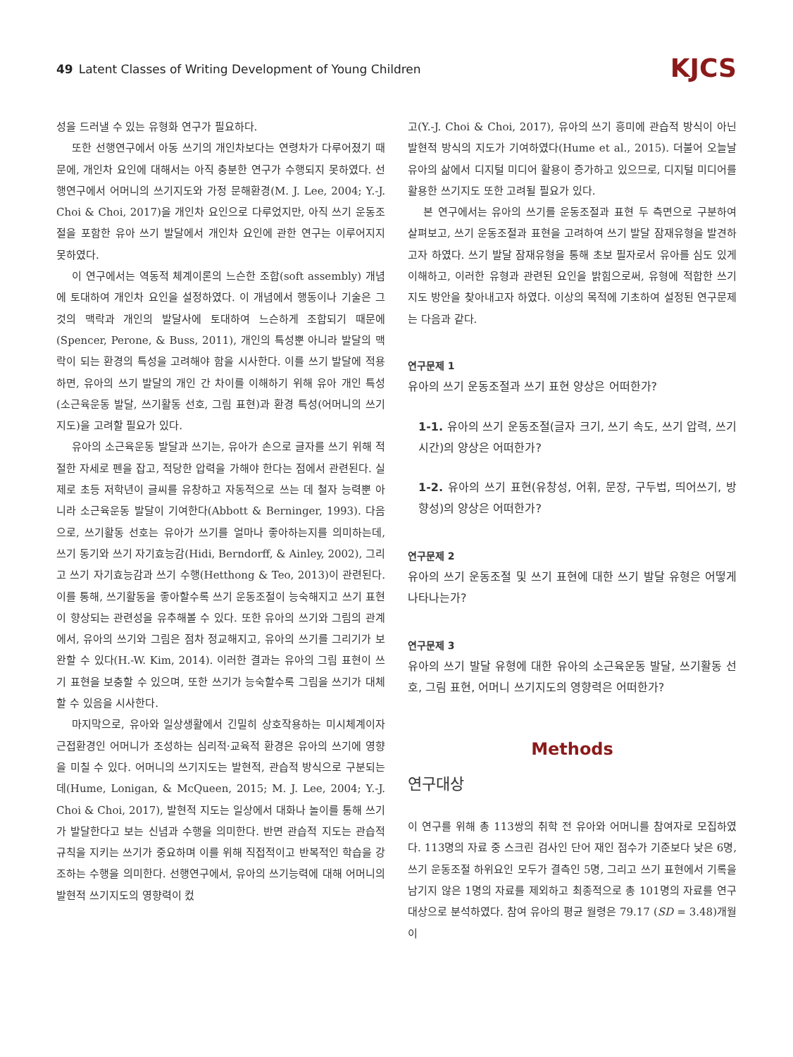49 Latent Classes of Writing Development of Young Children
KJCS
성을 드러낼 수 있는 유형화 연구가 필요하다.
또한 선행연구에서 아동 쓰기의 개인차보다는 연령차가 다루어졌기 때문에, 개인차 요인에 대해서는 아직 충분한 연구가 수행되지 못하였다. 선행연구에서 어머니의 쓰기지도와 가정 문해환경(M. J. Lee, 2004; Y.-J. Choi & Choi, 2017)을 개인차 요인으로 다루었지만, 아직 쓰기 운동조절을 포함한 유아 쓰기 발달에서 개인차 요인에 관한 연구는 이루어지지 못하였다.
이 연구에서는 역동적 체계이론의 느슨한 조합(soft assembly) 개념에 토대하여 개인차 요인을 설정하였다. 이 개념에서 행동이나 기술은 그것의 맥락과 개인의 발달사에 토대하여 느슨하게 조합되기 때문에(Spencer, Perone, & Buss, 2011), 개인의 특성뿐 아니라 발달의 맥락이 되는 환경의 특성을 고려해야 함을 시사한다. 이를 쓰기 발달에 적용하면, 유아의 쓰기 발달의 개인 간 차이를 이해하기 위해 유아 개인 특성(소근육운동 발달, 쓰기활동 선호, 그림 표현)과 환경 특성(어머니의 쓰기 지도)을 고려할 필요가 있다.
유아의 소근육운동 발달과 쓰기는, 유아가 손으로 글자를 쓰기 위해 적절한 자세로 펜을 잡고, 적당한 압력을 가해야 한다는 점에서 관련된다. 실제로 초등 저학년이 글씨를 유창하고 자동적으로 쓰는 데 철자 능력뿐 아니라 소근육운동 발달이 기여한다(Abbott & Berninger, 1993). 다음으로, 쓰기활동 선호는 유아가 쓰기를 얼마나 좋아하는지를 의미하는데, 쓰기 동기와 쓰기 자기효능감(Hidi, Berndorff, & Ainley, 2002), 그리고 쓰기 자기효능감과 쓰기 수행(Hetthong & Teo, 2013)이 관련된다. 이를 통해, 쓰기활동을 좋아할수록 쓰기 운동조절이 능숙해지고 쓰기 표현이 향상되는 관련성을 유추해볼 수 있다. 또한 유아의 쓰기와 그림의 관계에서, 유아의 쓰기와 그림은 점차 정교해지고, 유아의 쓰기를 그리기가 보완할 수 있다(H.-W. Kim, 2014). 이러한 결과는 유아의 그림 표현이 쓰기 표현을 보충할 수 있으며, 또한 쓰기가 능숙할수록 그림을 쓰기가 대체할 수 있음을 시사한다.
마지막으로, 유아와 일상생활에서 긴밀히 상호작용하는 미시체계이자 근접환경인 어머니가 조성하는 심리적·교육적 환경은 유아의 쓰기에 영향을 미칠 수 있다. 어머니의 쓰기지도는 발현적, 관습적 방식으로 구분되는데(Hume, Lonigan, & McQueen, 2015; M. J. Lee, 2004; Y.-J. Choi & Choi, 2017), 발현적 지도는 일상에서 대화나 놀이를 통해 쓰기가 발달한다고 보는 신념과 수행을 의미한다. 반면 관습적 지도는 관습적 규칙을 지키는 쓰기가 중요하며 이를 위해 직접적이고 반복적인 학습을 강조하는 수행을 의미한다. 선행연구에서, 유아의 쓰기능력에 대해 어머니의 발현적 쓰기지도의 영향력이 컸
고(Y.-J. Choi & Choi, 2017), 유아의 쓰기 흥미에 관습적 방식이 아닌 발현적 방식의 지도가 기여하였다(Hume et al., 2015). 더불어 오늘날 유아의 삶에서 디지털 미디어 활용이 증가하고 있으므로, 디지털 미디어를 활용한 쓰기지도 또한 고려될 필요가 있다.
본 연구에서는 유아의 쓰기를 운동조절과 표현 두 측면으로 구분하여 살펴보고, 쓰기 운동조절과 표현을 고려하여 쓰기 발달 잠재유형을 발견하고자 하였다. 쓰기 발달 잠재유형을 통해 초보 필자로서 유아를 심도 있게 이해하고, 이러한 유형과 관련된 요인을 밝힘으로써, 유형에 적합한 쓰기 지도 방안을 찾아내고자 하였다. 이상의 목적에 기초하여 설정된 연구문제는 다음과 같다.
연구문제 1
유아의 쓰기 운동조절과 쓰기 표현 양상은 어떠한가?
1-1. 유아의 쓰기 운동조절(글자 크기, 쓰기 속도, 쓰기 압력, 쓰기 시간)의 양상은 어떠한가?
1-2. 유아의 쓰기 표현(유창성, 어휘, 문장, 구두법, 띄어쓰기, 방향성)의 양상은 어떠한가?
연구문제 2
유아의 쓰기 운동조절 및 쓰기 표현에 대한 쓰기 발달 유형은 어떻게 나타나는가?
연구문제 3
유아의 쓰기 발달 유형에 대한 유아의 소근육운동 발달, 쓰기활동 선호, 그림 표현, 어머니 쓰기지도의 영향력은 어떠한가?
Methods
연구대상
이 연구를 위해 총 113쌍의 취학 전 유아와 어머니를 참여자로 모집하였다. 113명의 자료 중 스크린 검사인 단어 재인 점수가 기준보다 낮은 6명, 쓰기 운동조절 하위요인 모두가 결측인 5명, 그리고 쓰기 표현에서 기록을 남기지 않은 1명의 자료를 제외하고 최종적으로 총 101명의 자료를 연구 대상으로 분석하였다. 참여 유아의 평균 월령은 79.17 (SD = 3.48)개월이